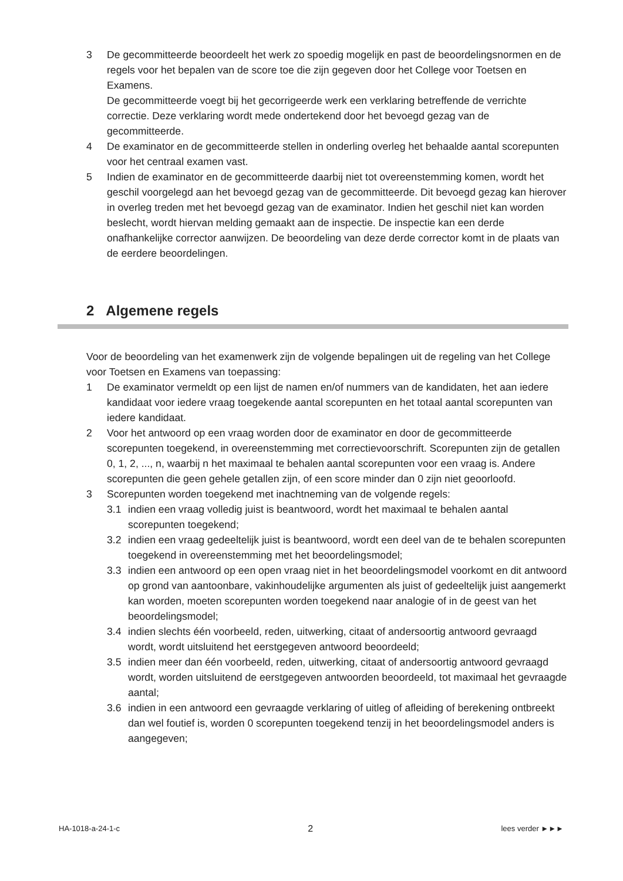3 De gecommitteerde beoordeelt het werk zo spoedig mogelijk en past de beoordelingsnormen en de regels voor het bepalen van de score toe die zijn gegeven door het College voor Toetsen en Examens.
De gecommitteerde voegt bij het gecorrigeerde werk een verklaring betreffende de verrichte correctie. Deze verklaring wordt mede ondertekend door het bevoegd gezag van de gecommitteerde.
4 De examinator en de gecommitteerde stellen in onderling overleg het behaalde aantal scorepunten voor het centraal examen vast.
5 Indien de examinator en de gecommitteerde daarbij niet tot overeenstemming komen, wordt het geschil voorgelegd aan het bevoegd gezag van de gecommitteerde. Dit bevoegd gezag kan hierover in overleg treden met het bevoegd gezag van de examinator. Indien het geschil niet kan worden beslecht, wordt hiervan melding gemaakt aan de inspectie. De inspectie kan een derde onafhankelijke corrector aanwijzen. De beoordeling van deze derde corrector komt in de plaats van de eerdere beoordelingen.
2 Algemene regels
Voor de beoordeling van het examenwerk zijn de volgende bepalingen uit de regeling van het College voor Toetsen en Examens van toepassing:
1 De examinator vermeldt op een lijst de namen en/of nummers van de kandidaten, het aan iedere kandidaat voor iedere vraag toegekende aantal scorepunten en het totaal aantal scorepunten van iedere kandidaat.
2 Voor het antwoord op een vraag worden door de examinator en door de gecommitteerde scorepunten toegekend, in overeenstemming met correctievoorschrift. Scorepunten zijn de getallen 0, 1, 2, ..., n, waarbij n het maximaal te behalen aantal scorepunten voor een vraag is. Andere scorepunten die geen gehele getallen zijn, of een score minder dan 0 zijn niet geoorloofd.
3 Scorepunten worden toegekend met inachtneming van de volgende regels:
3.1 indien een vraag volledig juist is beantwoord, wordt het maximaal te behalen aantal scorepunten toegekend;
3.2 indien een vraag gedeeltelijk juist is beantwoord, wordt een deel van de te behalen scorepunten toegekend in overeenstemming met het beoordelingsmodel;
3.3 indien een antwoord op een open vraag niet in het beoordelingsmodel voorkomt en dit antwoord op grond van aantoonbare, vakinhoudelijke argumenten als juist of gedeeltelijk juist aangemerkt kan worden, moeten scorepunten worden toegekend naar analogie of in de geest van het beoordelingsmodel;
3.4 indien slechts één voorbeeld, reden, uitwerking, citaat of andersoortig antwoord gevraagd wordt, wordt uitsluitend het eerstgegeven antwoord beoordeeld;
3.5 indien meer dan één voorbeeld, reden, uitwerking, citaat of andersoortig antwoord gevraagd wordt, worden uitsluitend de eerstgegeven antwoorden beoordeeld, tot maximaal het gevraagde aantal;
3.6 indien in een antwoord een gevraagde verklaring of uitleg of afleiding of berekening ontbreekt dan wel foutief is, worden 0 scorepunten toegekend tenzij in het beoordelingsmodel anders is aangegeven;
HA-1018-a-24-1-c 2 lees verder ►►►